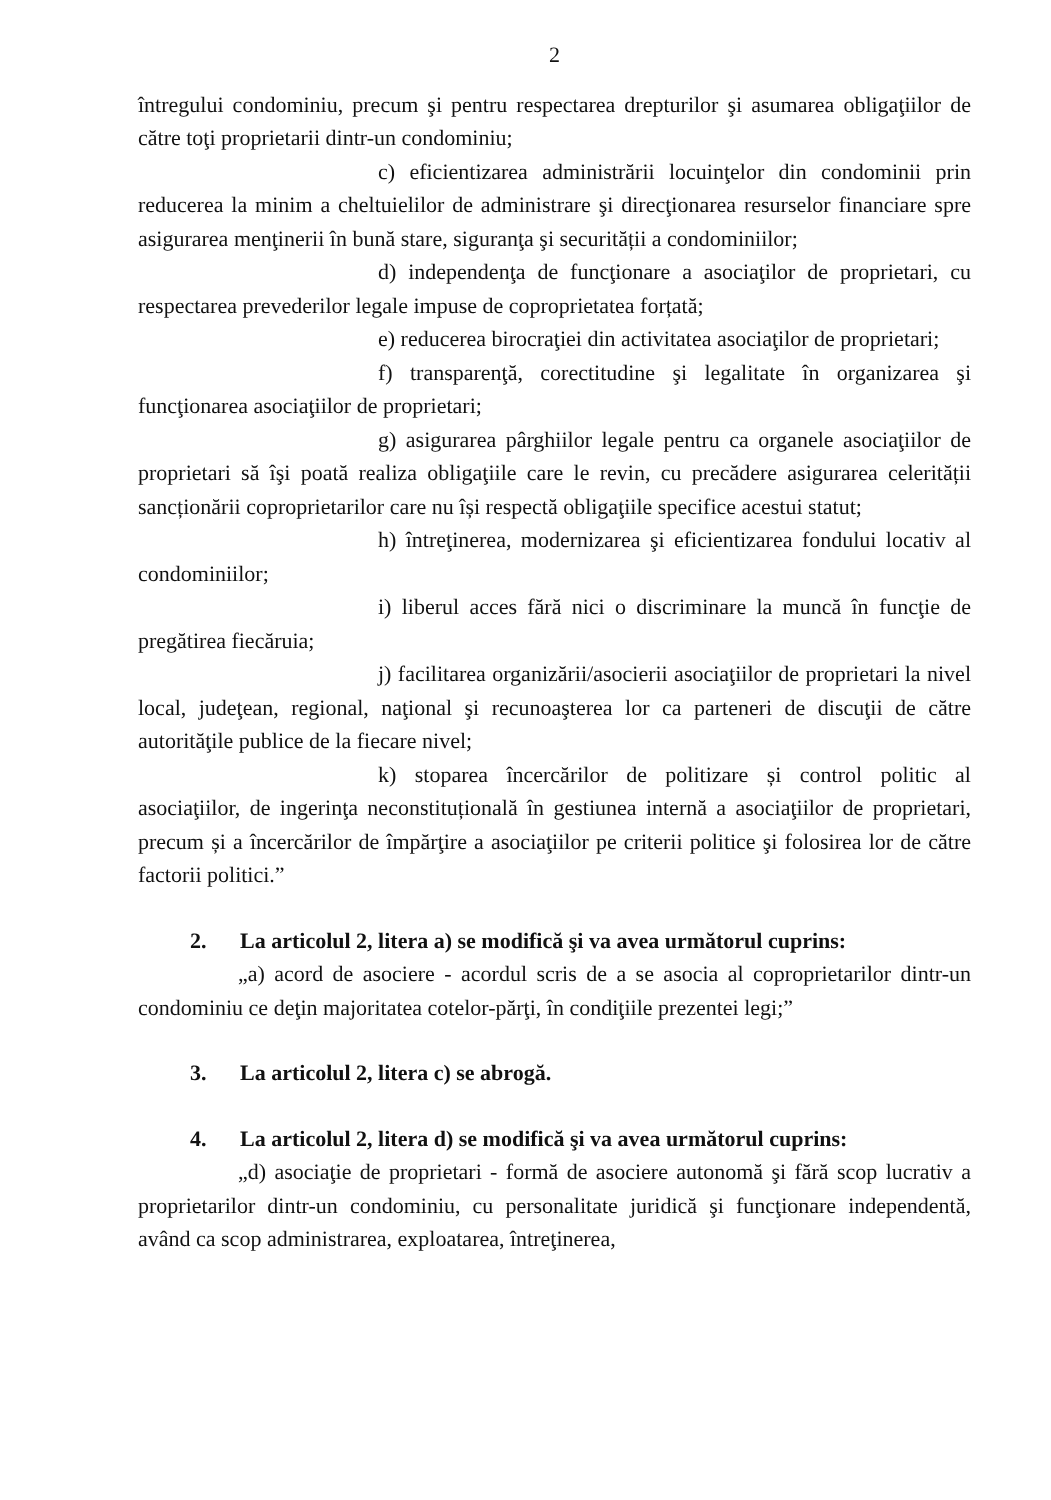2
întregului condominiu, precum şi pentru respectarea drepturilor şi asumarea obligaţiilor de către toţi proprietarii dintr-un condominiu;
c) eficientizarea administrării locuinţelor din condominii prin reducerea la minim a cheltuielilor de administrare şi direcţionarea resurselor financiare spre asigurarea menţinerii în bună stare, siguranţa şi securității a condominiilor;
d) independenţa de funcţionare a asociaţilor de proprietari, cu respectarea prevederilor legale impuse de coproprietatea forțată;
e) reducerea birocraţiei din activitatea asociaţilor de proprietari;
f) transparenţă, corectitudine şi legalitate în organizarea şi funcţionarea asociaţiilor de proprietari;
g) asigurarea pârghiilor legale pentru ca organele asociaţiilor de proprietari să îşi poată realiza obligaţiile care le revin, cu precădere asigurarea celerității sancționării coproprietarilor care nu își respectă obligaţiile specifice acestui statut;
h) întreţinerea, modernizarea şi eficientizarea fondului locativ al condominiilor;
i) liberul acces fără nici o discriminare la muncă în funcţie de pregătirea fiecăruia;
j) facilitarea organizării/asocierii asociaţiilor de proprietari la nivel local, judeţean, regional, naţional şi recunoaşterea lor ca parteneri de discuţii de către autorităţile publice de la fiecare nivel;
k) stoparea încercărilor de politizare și control politic al asociaţiilor, de ingerinţa neconstituțională în gestiunea internă a asociaţiilor de proprietari, precum și a încercărilor de împărţire a asociaţiilor pe criterii politice şi folosirea lor de către factorii politici.”
2. La articolul 2, litera a) se modifică şi va avea următorul cuprins:
„a) acord de asociere - acordul scris de a se asocia al coproprietarilor dintr-un condominiu ce deţin majoritatea cotelor-părţi, în condiţiile prezentei legi;”
3. La articolul 2, litera c) se abrogă.
4. La articolul 2, litera d) se modifică şi va avea următorul cuprins:
„d) asociaţie de proprietari - formă de asociere autonomă şi fără scop lucrativ a proprietarilor dintr-un condominiu, cu personalitate juridică şi funcţionare independentă, având ca scop administrarea, exploatarea, întreţinerea,